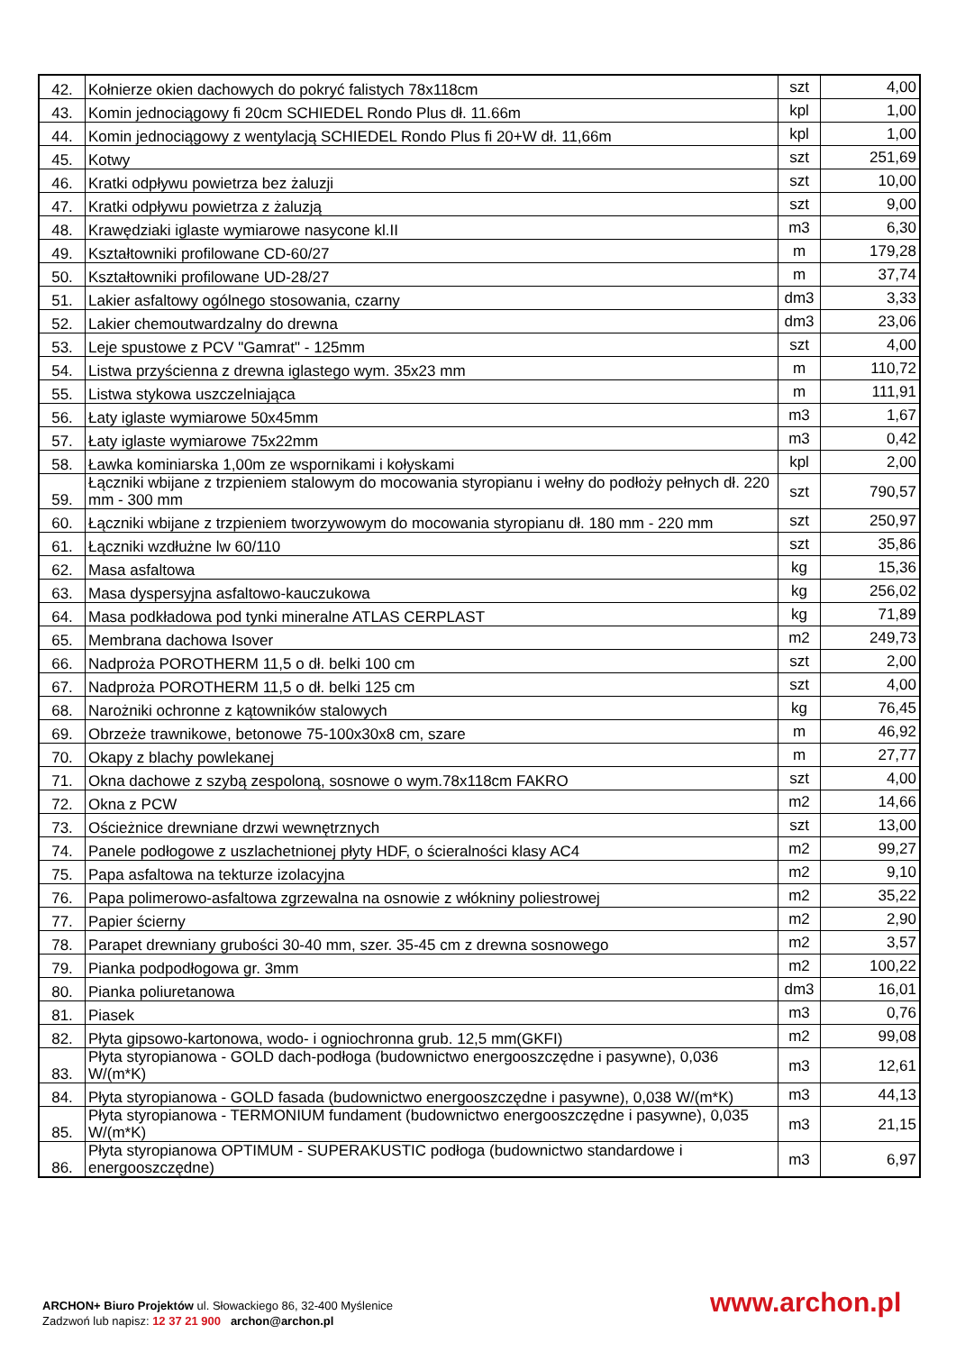| 42. | Kołnierze okien dachowych do pokryć falistych 78x118cm | szt | 4,00 |
| 43. | Komin jednociągowy fi 20cm SCHIEDEL Rondo Plus dł. 11.66m | kpl | 1,00 |
| 44. | Komin jednociągowy z wentylacją SCHIEDEL Rondo Plus fi 20+W dł. 11,66m | kpl | 1,00 |
| 45. | Kotwy | szt | 251,69 |
| 46. | Kratki odpływu powietrza bez żaluzji | szt | 10,00 |
| 47. | Kratki odpływu powietrza z żaluzją | szt | 9,00 |
| 48. | Krawędziaki iglaste wymiarowe nasycone kl.II | m3 | 6,30 |
| 49. | Kształtowniki profilowane CD-60/27 | m | 179,28 |
| 50. | Kształtowniki profilowane UD-28/27 | m | 37,74 |
| 51. | Lakier asfaltowy ogólnego stosowania, czarny | dm3 | 3,33 |
| 52. | Lakier chemoutwardzalny do drewna | dm3 | 23,06 |
| 53. | Leje spustowe z PCV "Gamrat" - 125mm | szt | 4,00 |
| 54. | Listwa przyścienna z drewna iglastego wym. 35x23 mm | m | 110,72 |
| 55. | Listwa stykowa uszczelniająca | m | 111,91 |
| 56. | Łaty iglaste wymiarowe 50x45mm | m3 | 1,67 |
| 57. | Łaty iglaste wymiarowe 75x22mm | m3 | 0,42 |
| 58. | Ławka kominiarska 1,00m ze wspornikami i kołyskami | kpl | 2,00 |
| 59. | Łączniki wbijane z trzpieniem stalowym do mocowania styropianu i wełny do podłoży pełnych dł. 220 mm - 300 mm | szt | 790,57 |
| 60. | Łączniki wbijane z trzpieniem tworzywowym do mocowania styropianu dł. 180 mm - 220 mm | szt | 250,97 |
| 61. | Łączniki wzdłużne lw 60/110 | szt | 35,86 |
| 62. | Masa asfaltowa | kg | 15,36 |
| 63. | Masa dyspersyjna asfaltowo-kauczukowa | kg | 256,02 |
| 64. | Masa podkładowa pod tynki mineralne ATLAS CERPLAST | kg | 71,89 |
| 65. | Membrana dachowa Isover | m2 | 249,73 |
| 66. | Nadproża POROTHERM 11,5 o dł. belki 100 cm | szt | 2,00 |
| 67. | Nadproża POROTHERM 11,5 o dł. belki 125 cm | szt | 4,00 |
| 68. | Narożniki ochronne z kątowników stalowych | kg | 76,45 |
| 69. | Obrzeże trawnikowe, betonowe 75-100x30x8 cm, szare | m | 46,92 |
| 70. | Okapy z blachy powlekanej | m | 27,77 |
| 71. | Okna dachowe z szybą zespoloną, sosnowe o wym.78x118cm FAKRO | szt | 4,00 |
| 72. | Okna z PCW | m2 | 14,66 |
| 73. | Ościeżnice drewniane drzwi wewnętrznych | szt | 13,00 |
| 74. | Panele podłogowe z uszlachetnionej płyty HDF, o ścieralności klasy AC4 | m2 | 99,27 |
| 75. | Papa asfaltowa na tekturze izolacyjna | m2 | 9,10 |
| 76. | Papa polimerowo-asfaltowa zgrzewalna na osnowie z włókniny poliestrowej | m2 | 35,22 |
| 77. | Papier ścierny | m2 | 2,90 |
| 78. | Parapet drewniany grubości 30-40 mm, szer. 35-45 cm z drewna sosnowego | m2 | 3,57 |
| 79. | Pianka podpodłogowa gr. 3mm | m2 | 100,22 |
| 80. | Pianka poliuretanowa | dm3 | 16,01 |
| 81. | Piasek | m3 | 0,76 |
| 82. | Płyta gipsowo-kartonowa, wodo- i ogniochronna grub. 12,5 mm(GKFI) | m2 | 99,08 |
| 83. | Płyta styropianowa - GOLD dach-podłoga (budownictwo energooszczędne i pasywne), 0,036 W/(m*K) | m3 | 12,61 |
| 84. | Płyta styropianowa - GOLD fasada (budownictwo energooszczędne i pasywne), 0,038 W/(m*K) | m3 | 44,13 |
| 85. | Płyta styropianowa - TERMONIUM fundament (budownictwo energooszczędne i pasywne), 0,035 W/(m*K) | m3 | 21,15 |
| 86. | Płyta styropianowa OPTIMUM - SUPERAKUSTIC podłoga (budownictwo standardowe i energooszczędne) | m3 | 6,97 |
ARCHON+ Biuro Projektów ul. Słowackiego 86, 32-400 Myślenice
Zadzwoń lub napisz: 12 37 21 900 archon@archon.pl
www.archon.pl